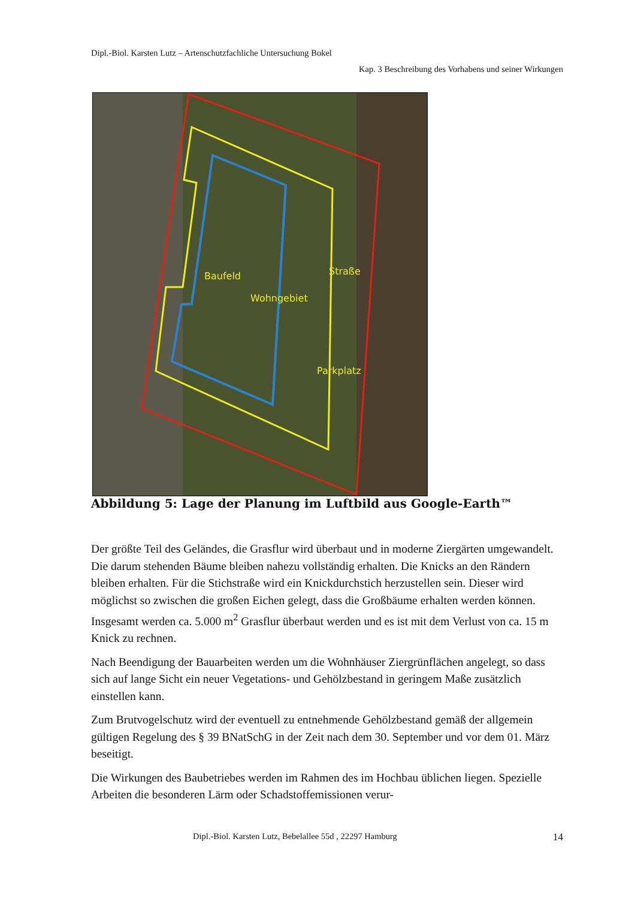Dipl.-Biol. Karsten Lutz – Artenschutzfachliche Untersuchung Bokel
Kap. 3 Beschreibung des Vorhabens und seiner Wirkungen
Baufeld
Wohngebiet
Straße
Parkplatz
Abbildung 5: Lage der Planung im Luftbild aus Google-Earth™
Der größte Teil des Geländes, die Grasflur wird überbaut und in moderne Ziergärten umgewandelt. Die darum stehenden Bäume bleiben nahezu vollständig erhalten. Die Knicks an den Rändern bleiben erhalten. Für die Stichstraße wird ein Knickdurchstich herzustellen sein. Dieser wird möglichst so zwischen die großen Eichen gelegt, dass die Großbäume erhalten werden können. Insgesamt werden ca. 5.000 m<sup>2</sup> Grasflur überbaut werden und es ist mit dem Verlust von ca. 15 m Knick zu rechnen.
Nach Beendigung der Bauarbeiten werden um die Wohnhäuser Ziergrünflächen angelegt, so dass sich auf lange Sicht ein neuer Vegetations- und Gehölzbestand in geringem Maße zusätzlich einstellen kann.
Zum Brutvogelschutz wird der eventuell zu entnehmende Gehölzbestand gemäß der allgemein gültigen Regelung des § 39 BNatSchG in der Zeit nach dem 30. September und vor dem 01. März beseitigt.
Die Wirkungen des Baubetriebes werden im Rahmen des im Hochbau üblichen liegen. Spezielle Arbeiten die besonderen Lärm oder Schadstoffemissionen verur-
Dipl.-Biol. Karsten Lutz, Bebelallee 55d , 22297 Hamburg 14